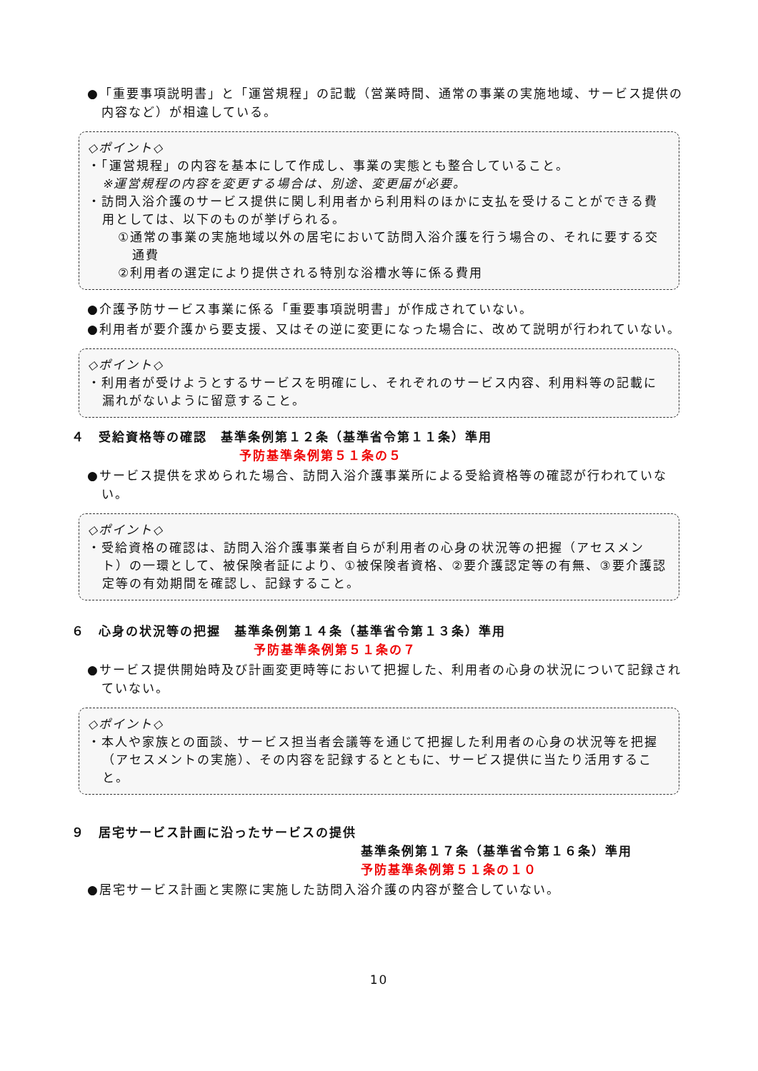●「重要事項説明書」と「運営規程」の記載（営業時間、通常の事業の実施地域、サービス提供の内容など）が相違している。
◇ポイント◇
・「運営規程」の内容を基本にして作成し、事業の実態とも整合していること。
※運営規程の内容を変更する場合は、別途、変更届が必要。
・訪問入浴介護のサービス提供に関し利用者から利用料のほかに支払を受けることができる費用としては、以下のものが挙げられる。
①通常の事業の実施地域以外の居宅において訪問入浴介護を行う場合の、それに要する交通費
②利用者の選定により提供される特別な浴槽水等に係る費用
●介護予防サービス事業に係る「重要事項説明書」が作成されていない。
●利用者が要介護から要支援、又はその逆に変更になった場合に、改めて説明が行われていない。
◇ポイント◇
・利用者が受けようとするサービスを明確にし、それぞれのサービス内容、利用料等の記載に漏れがないように留意すること。
４　受給資格等の確認　基準条例第１２条（基準省令第１１条）準用
予防基準条例第５１条の５
●サービス提供を求められた場合、訪問入浴介護事業所による受給資格等の確認が行われていない。
◇ポイント◇
・受給資格の確認は、訪問入浴介護事業者自らが利用者の心身の状況等の把握（アセスメント）の一環として、被保険者証により、①被保険者資格、②要介護認定等の有無、③要介護認定等の有効期間を確認し、記録すること。
６　心身の状況等の把握　基準条例第１４条（基準省令第１３条）準用
予防基準条例第５１条の７
●サービス提供開始時及び計画変更時等において把握した、利用者の心身の状況について記録されていない。
◇ポイント◇
・本人や家族との面談、サービス担当者会議等を通じて把握した利用者の心身の状況等を把握（アセスメントの実施）、その内容を記録するとともに、サービス提供に当たり活用すること。
９　居宅サービス計画に沿ったサービスの提供
基準条例第１７条（基準省令第１６条）準用
予防基準条例第５１条の１０
●居宅サービス計画と実際に実施した訪問入浴介護の内容が整合していない。
10